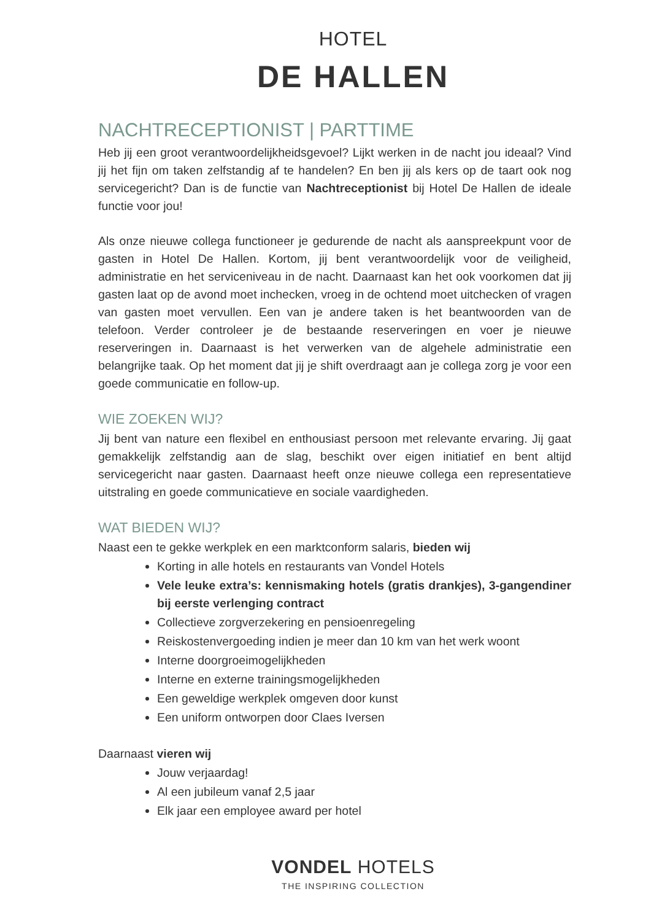HOTEL
DE HALLEN
NACHTRECEPTIONIST | PARTTIME
Heb jij een groot verantwoordelijkheidsgevoel? Lijkt werken in de nacht jou ideaal? Vind jij het fijn om taken zelfstandig af te handelen? En ben jij als kers op de taart ook nog servicegericht? Dan is de functie van Nachtreceptionist bij Hotel De Hallen de ideale functie voor jou!
Als onze nieuwe collega functioneer je gedurende de nacht als aanspreekpunt voor de gasten in Hotel De Hallen. Kortom, jij bent verantwoordelijk voor de veiligheid, administratie en het serviceniveau in de nacht. Daarnaast kan het ook voorkomen dat jij gasten laat op de avond moet inchecken, vroeg in de ochtend moet uitchecken of vragen van gasten moet vervullen. Een van je andere taken is het beantwoorden van de telefoon. Verder controleer je de bestaande reserveringen en voer je nieuwe reserveringen in. Daarnaast is het verwerken van de algehele administratie een belangrijke taak. Op het moment dat jij je shift overdraagt aan je collega zorg je voor een goede communicatie en follow-up.
WIE ZOEKEN WIJ?
Jij bent van nature een flexibel en enthousiast persoon met relevante ervaring. Jij gaat gemakkelijk zelfstandig aan de slag, beschikt over eigen initiatief en bent altijd servicegericht naar gasten. Daarnaast heeft onze nieuwe collega een representatieve uitstraling en goede communicatieve en sociale vaardigheden.
WAT BIEDEN WIJ?
Naast een te gekke werkplek en een marktconform salaris, bieden wij
Korting in alle hotels en restaurants van Vondel Hotels
Vele leuke extra’s: kennismaking hotels (gratis drankjes), 3-gangendiner bij eerste verlenging contract
Collectieve zorgverzekering en pensioenregeling
Reiskostenvergoeding indien je meer dan 10 km van het werk woont
Interne doorgroeimogelijkheden
Interne en externe trainingsmogelijkheden
Een geweldige werkplek omgeven door kunst
Een uniform ontworpen door Claes Iversen
Daarnaast vieren wij
Jouw verjaardag!
Al een jubileum vanaf 2,5 jaar
Elk jaar een employee award per hotel
VONDEL HOTELS
THE INSPIRING COLLECTION